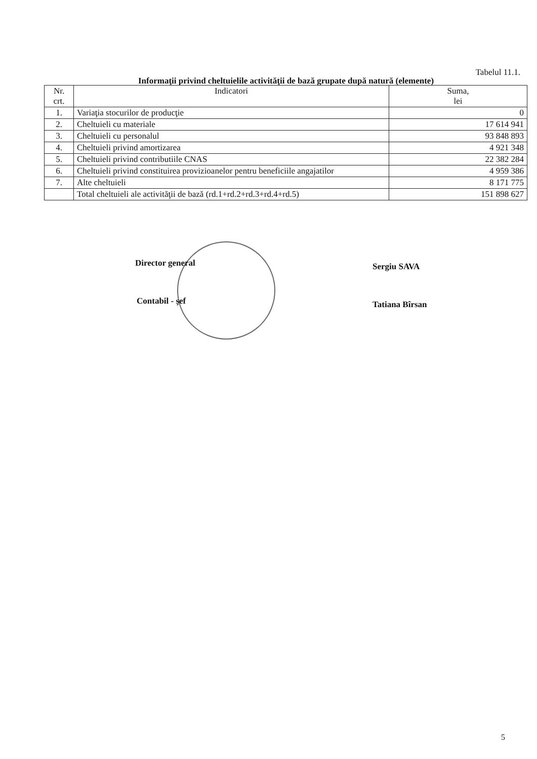Tabelul 11.1.
Informaţii privind cheltuielile activităţii de bază grupate după natură (elemente)
| Nr. crt. | Indicatori | Suma, lei |
| --- | --- | --- |
| 1. | Variaţia stocurilor de producţie | 0 |
| 2. | Cheltuieli cu materiale | 17 614 941 |
| 3. | Cheltuieli cu personalul | 93 848 893 |
| 4. | Cheltuieli privind amortizarea | 4 921 348 |
| 5. | Cheltuieli privind contributiile CNAS | 22 382 284 |
| 6. | Cheltuieli privind constituirea provizioanelor pentru beneficiile angajatilor | 4 959 386 |
| 7. | Alte cheltuieli | 8 171 775 |
| | Total cheltuieli ale activităţii de bază (rd.1+rd.2+rd.3+rd.4+rd.5) | 151 898 627 |
Director general Sergiu SAVA
Contabil - şef Tatiana Bîrsan
5